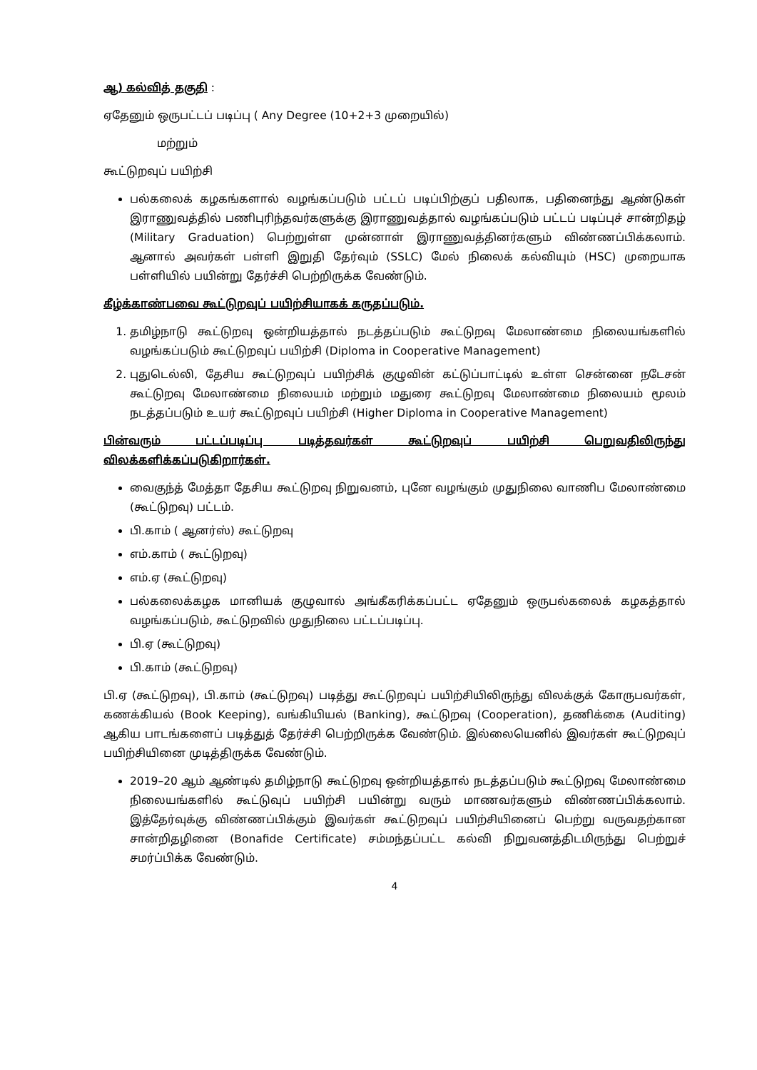ஆ) கல்வித் தகுதி :
ஏதேனும் ஒருபட்டப் படிப்பு ( Any Degree (10+2+3 முறையில்)
மற்றும்
கூட்டுறவுப் பயிற்சி
பல்கலைக் கழகங்களால் வழங்கப்படும் பட்டப் படிப்பிற்குப் பதிலாக, பதினைந்து ஆண்டுகள் இராணுவத்தில் பணிபுரிந்தவர்களுக்கு இராணுவத்தால் வழங்கப்படும் பட்டப் படிப்புச் சான்றிதழ் (Military Graduation) பெற்றுள்ள முன்னாள் இராணுவத்தினர்களும் விண்ணப்பிக்கலாம். ஆனால் அவர்கள் பள்ளி இறுதி தேர்வும் (SSLC) மேல் நிலைக் கல்வியும் (HSC) முறையாக பள்ளியில் பயின்று தேர்ச்சி பெற்றிருக்க வேண்டும்.
கீழ்க்காண்பவை கூட்டுறவுப் பயிற்சியாகக் கருதப்படும்.
1. தமிழ்நாடு கூட்டுறவு ஒன்றியத்தால் நடத்தப்படும் கூட்டுறவு மேலாண்மை நிலையங்களில் வழங்கப்படும் கூட்டுறவுப் பயிற்சி (Diploma in Cooperative Management)
2. புதுடெல்லி, தேசிய கூட்டுறவுப் பயிற்சிக் குழுவின் கட்டுப்பாட்டில் உள்ள சென்னை நடேசன் கூட்டுறவு மேலாண்மை நிலையம் மற்றும் மதுரை கூட்டுறவு மேலாண்மை நிலையம் மூலம் நடத்தப்படும் உயர் கூட்டுறவுப் பயிற்சி (Higher Diploma in Cooperative Management)
பின்வரும் பட்டப்படிப்பு படித்தவர்கள் கூட்டுறவுப் பயிற்சி பெறுவதிலிருந்து விலக்களிக்கப்படுகிறார்கள்.
வைகுந்த் மேத்தா தேசிய கூட்டுறவு நிறுவனம், புனே வழங்கும் முதுநிலை வாணிப மேலாண்மை (கூட்டுறவு) பட்டம்.
பி.காம் ( ஆனர்ஸ்) கூட்டுறவு
எம்.காம் ( கூட்டுறவு)
எம்.ஏ (கூட்டுறவு)
பல்கலைக்கழக மானியக் குழுவால் அங்கீகரிக்கப்பட்ட ஏதேனும் ஒருபல்கலைக் கழகத்தால் வழங்கப்படும், கூட்டுறவில் முதுநிலை பட்டப்படிப்பு.
பி.ஏ (கூட்டுறவு)
பி.காம் (கூட்டுறவு)
பி.ஏ (கூட்டுறவு), பி.காம் (கூட்டுறவு) படித்து கூட்டுறவுப் பயிற்சியிலிருந்து விலக்குக் கோருபவர்கள், கணக்கியல் (Book Keeping), வங்கியியல் (Banking), கூட்டுறவு (Cooperation), தணிக்கை (Auditing) ஆகிய பாடங்களைப் படித்துத் தேர்ச்சி பெற்றிருக்க வேண்டும். இல்லையெனில் இவர்கள் கூட்டுறவுப் பயிற்சியினை முடித்திருக்க வேண்டும்.
2019–20 ஆம் ஆண்டில் தமிழ்நாடு கூட்டுறவு ஒன்றியத்தால் நடத்தப்படும் கூட்டுறவு மேலாண்மை நிலையங்களில் கூட்டுவுப் பயிற்சி பயின்று வரும் மாணவர்களும் விண்ணப்பிக்கலாம். இத்தேர்வுக்கு விண்ணப்பிக்கும் இவர்கள் கூட்டுறவுப் பயிற்சியினைப் பெற்று வருவதற்கான சான்றிதழினை (Bonafide Certificate) சம்மந்தப்பட்ட கல்வி நிறுவனத்திடமிருந்து பெற்றுச் சமர்ப்பிக்க வேண்டும்.
4